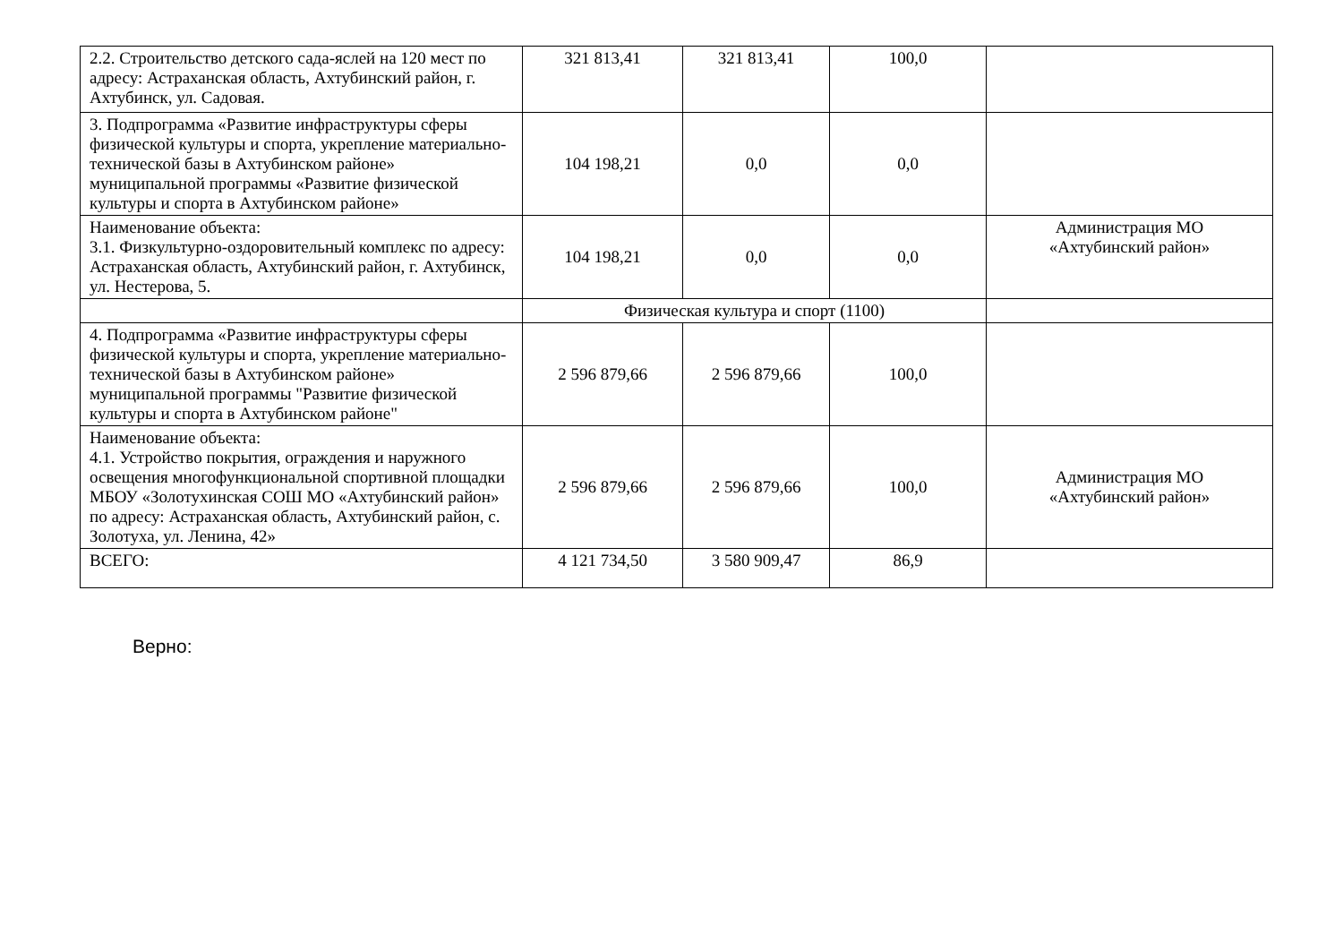| 2.2. Строительство детского сада-яслей на 120 мест по адресу: Астраханская область, Ахтубинский район, г. Ахтубинск, ул. Садовая. | 321 813,41 | 321 813,41 | 100,0 | |
| 3. Подпрограмма «Развитие инфраструктуры сферы физической культуры и спорта, укрепление материально-технической базы в Ахтубинском районе» муниципальной программы «Развитие физической культуры и спорта в Ахтубинском районе» | 104 198,21 | 0,0 | 0,0 | |
| Наименование объекта: 3.1. Физкультурно-оздоровительный комплекс по адресу: Астраханская область, Ахтубинский район, г. Ахтубинск, ул. Нестерова, 5. | 104 198,21 | 0,0 | 0,0 | Администрация МО «Ахтубинский район» |
| | Физическая культура и спорт (1100) | | | |
| 4. Подпрограмма «Развитие инфраструктуры сферы физической культуры и спорта, укрепление материально-технической базы в Ахтубинском районе» муниципальной программы "Развитие физической культуры и спорта в Ахтубинском районе" | 2 596 879,66 | 2 596 879,66 | 100,0 | |
| Наименование объекта: 4.1. Устройство покрытия, ограждения и наружного освещения многофункциональной спортивной площадки МБОУ «Золотухинская СОШ МО «Ахтубинский район» по адресу: Астраханская область, Ахтубинский район, с. Золотуха, ул. Ленина, 42» | 2 596 879,66 | 2 596 879,66 | 100,0 | Администрация МО «Ахтубинский район» |
| ВСЕГО: | 4 121 734,50 | 3 580 909,47 | 86,9 | |
Верно: